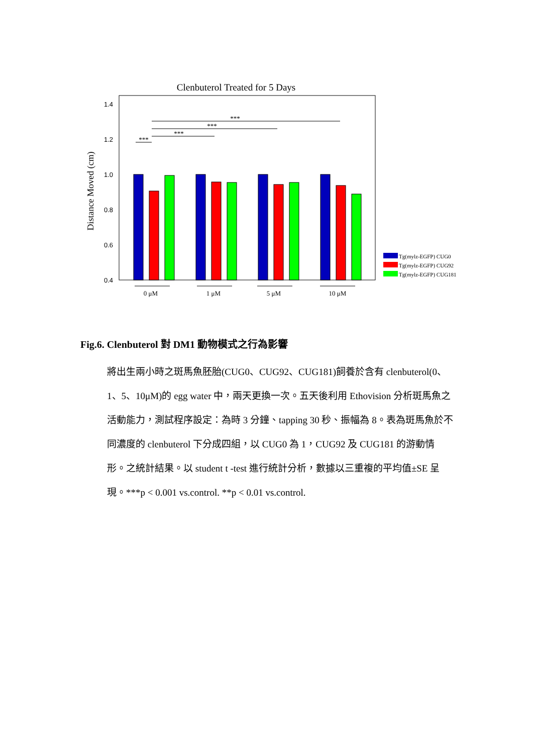Clenbuterol Treated for 5 Days
1.4
1.2
1.0
0.8
0.6
0.4
Distance Moved (cm)
***
***
***
***
0 μM
1 μM
5 μM
10 μM
Tg(mylz-EGFP) CUG0
Tg(mylz-EGFP) CUG92
Tg(mylz-EGFP) CUG181
Fig.6. Clenbuterol 對 DM1 動物模式之行為影響
將出生兩小時之斑馬魚胚胎(CUG0、CUG92、CUG181)飼養於含有 clenbuterol(0、1、5、10μM)的 egg water 中，兩天更換一次。五天後利用 Ethovision 分析斑馬魚之活動能力，測試程序設定：為時 3 分鐘、tapping 30 秒、振幅為 8。表為斑馬魚於不同濃度的 clenbuterol 下分成四組，以 CUG0 為 1，CUG92 及 CUG181 的游動情形。之統計結果。以 student t -test 進行統計分析，數據以三重複的平均值±SE 呈現。***p < 0.001 vs.control. **p < 0.01 vs.control.